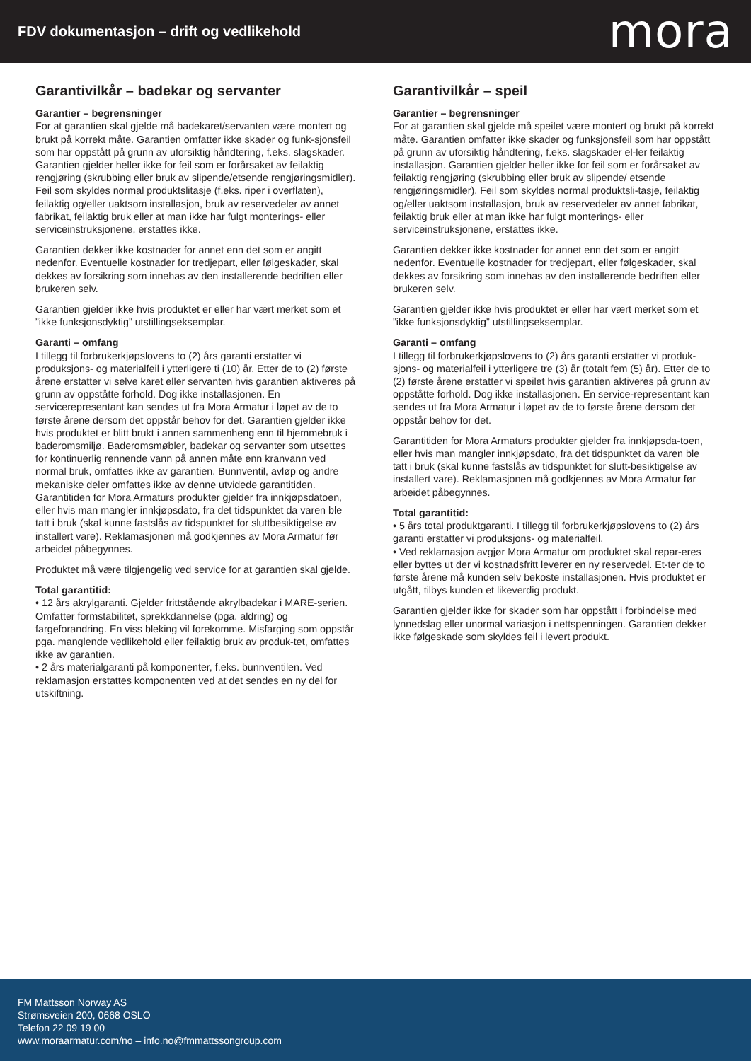FDV dokumentasjon – drift og vedlikehold
mora
Garantivilkår – badekar og servanter
Garantier – begrensninger
For at garantien skal gjelde må badekaret/servanten være montert og brukt på korrekt måte. Garantien omfatter ikke skader og funk-sjonsfeil som har oppstått på grunn av uforsiktig håndtering, f.eks. slagskader. Garantien gjelder heller ikke for feil som er forårsaket av feilaktig rengjøring (skrubbing eller bruk av slipende/etsende rengjøringsmidler). Feil som skyldes normal produktslitasje (f.eks. riper i overflaten), feilaktig og/eller uaktsom installasjon, bruk av reservedeler av annet fabrikat, feilaktig bruk eller at man ikke har fulgt monterings- eller serviceinstruksjonene, erstattes ikke.
Garantien dekker ikke kostnader for annet enn det som er angitt nedenfor. Eventuelle kostnader for tredjepart, eller følgeskader, skal dekkes av forsikring som innehas av den installerende bedriften eller brukeren selv.
Garantien gjelder ikke hvis produktet er eller har vært merket som et ”ikke funksjonsdyktig” utstillingseksemplar.
Garanti – omfang
I tillegg til forbrukerkjøpslovens to (2) års garanti erstatter vi produksjons- og materialfeil i ytterligere ti (10) år. Etter de to (2) første årene erstatter vi selve karet eller servanten hvis garantien aktiveres på grunn av oppståtte forhold. Dog ikke installasjonen. En servicerepresentant kan sendes ut fra Mora Armatur i løpet av de to første årene dersom det oppstår behov for det. Garantien gjelder ikke hvis produktet er blitt brukt i annen sammenheng enn til hjemmebruk i baderomsmiljø. Baderomsmøbler, badekar og servanter som utsettes for kontinuerlig rennende vann på annen måte enn kranvann ved normal bruk, omfattes ikke av garantien. Bunnventil, avløp og andre mekaniske deler omfattes ikke av denne utvidede garantitiden. Garantitiden for Mora Armaturs produkter gjelder fra innkjøpsdatoen, eller hvis man mangler innkjøpsdato, fra det tidspunktet da varen ble tatt i bruk (skal kunne fastslås av tidspunktet for sluttbesiktigelse av installert vare). Reklamasjonen må godkjennes av Mora Armatur før arbeidet påbegynnes.
Produktet må være tilgjengelig ved service for at garantien skal gjelde.
Total garantitid:
• 12 års akrylgaranti. Gjelder frittstående akrylbadekar i MARE-serien. Omfatter formstabilitet, sprekkdannelse (pga. aldring) og fargeforandring. En viss bleking vil forekomme. Misfarging som oppstår pga. manglende vedlikehold eller feilaktig bruk av produk-tet, omfattes ikke av garantien.
• 2 års materialgaranti på komponenter, f.eks. bunnventilen. Ved reklamasjon erstattes komponenten ved at det sendes en ny del for utskiftning.
Garantivilkår – speil
Garantier – begrensninger
For at garantien skal gjelde må speilet være montert og brukt på korrekt måte. Garantien omfatter ikke skader og funksjonsfeil som har oppstått på grunn av uforsiktig håndtering, f.eks. slagskader el-ler feilaktig installasjon. Garantien gjelder heller ikke for feil som er forårsaket av feilaktig rengjøring (skrubbing eller bruk av slipende/ etsende rengjøringsmidler). Feil som skyldes normal produktsli-tasje, feilaktig og/eller uaktsom installasjon, bruk av reservedeler av annet fabrikat, feilaktig bruk eller at man ikke har fulgt monterings- eller serviceinstruksjonene, erstattes ikke.
Garantien dekker ikke kostnader for annet enn det som er angitt nedenfor. Eventuelle kostnader for tredjepart, eller følgeskader, skal dekkes av forsikring som innehas av den installerende bedriften eller brukeren selv.
Garantien gjelder ikke hvis produktet er eller har vært merket som et ”ikke funksjonsdyktig” utstillingseksemplar.
Garanti – omfang
I tillegg til forbrukerkjøpslovens to (2) års garanti erstatter vi produk-sjons- og materialfeil i ytterligere tre (3) år (totalt fem (5) år). Etter de to (2) første årene erstatter vi speilet hvis garantien aktiveres på grunn av oppståtte forhold. Dog ikke installasjonen. En service-representant kan sendes ut fra Mora Armatur i løpet av de to første årene dersom det oppstår behov for det.
Garantitiden for Mora Armaturs produkter gjelder fra innkjøpsda-toen, eller hvis man mangler innkjøpsdato, fra det tidspunktet da varen ble tatt i bruk (skal kunne fastslås av tidspunktet for slutt-besiktigelse av installert vare). Reklamasjonen må godkjennes av Mora Armatur før arbeidet påbegynnes.
Total garantitid:
• 5 års total produktgaranti. I tillegg til forbrukerkjøpslovens to (2) års garanti erstatter vi produksjons- og materialfeil.
• Ved reklamasjon avgjør Mora Armatur om produktet skal repar-eres eller byttes ut der vi kostnadsfritt leverer en ny reservedel. Et-ter de to første årene må kunden selv bekoste installasjonen. Hvis produktet er utgått, tilbys kunden et likeverdig produkt.
Garantien gjelder ikke for skader som har oppstått i forbindelse med lynnedslag eller unormal variasjon i nettspenningen. Garantien dekker ikke følgeskade som skyldes feil i levert produkt.
FM Mattsson Norway AS
Strømsveien 200, 0668 OSLO
Telefon 22 09 19 00
www.moraarmatur.com/no – info.no@fmmattssongroup.com